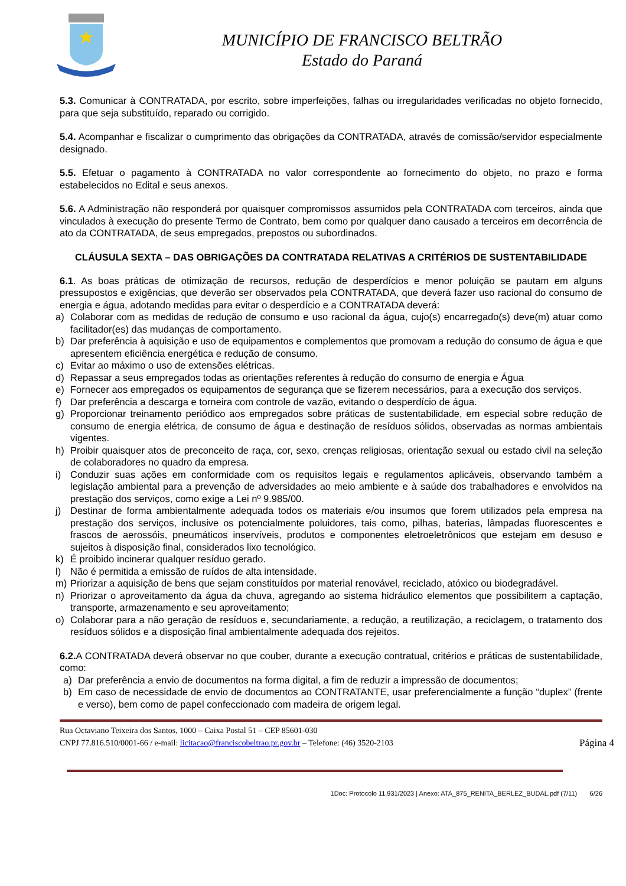MUNICÍPIO DE FRANCISCO BELTRÃO
Estado do Paraná
5.3. Comunicar à CONTRATADA, por escrito, sobre imperfeições, falhas ou irregularidades verificadas no objeto fornecido, para que seja substituído, reparado ou corrigido.
5.4. Acompanhar e fiscalizar o cumprimento das obrigações da CONTRATADA, através de comissão/servidor especialmente designado.
5.5. Efetuar o pagamento à CONTRATADA no valor correspondente ao fornecimento do objeto, no prazo e forma estabelecidos no Edital e seus anexos.
5.6. A Administração não responderá por quaisquer compromissos assumidos pela CONTRATADA com terceiros, ainda que vinculados à execução do presente Termo de Contrato, bem como por qualquer dano causado a terceiros em decorrência de ato da CONTRATADA, de seus empregados, prepostos ou subordinados.
CLÁUSULA SEXTA – DAS OBRIGAÇÕES DA CONTRATADA RELATIVAS A CRITÉRIOS DE SUSTENTABILIDADE
6.1. As boas práticas de otimização de recursos, redução de desperdícios e menor poluição se pautam em alguns pressupostos e exigências, que deverão ser observados pela CONTRATADA, que deverá fazer uso racional do consumo de energia e água, adotando medidas para evitar o desperdício e a CONTRATADA deverá:
a) Colaborar com as medidas de redução de consumo e uso racional da água, cujo(s) encarregado(s) deve(m) atuar como facilitador(es) das mudanças de comportamento.
b) Dar preferência à aquisição e uso de equipamentos e complementos que promovam a redução do consumo de água e que apresentem eficiência energética e redução de consumo.
c) Evitar ao máximo o uso de extensões elétricas.
d) Repassar a seus empregados todas as orientações referentes à redução do consumo de energia e Água
e) Fornecer aos empregados os equipamentos de segurança que se fizerem necessários, para a execução dos serviços.
f) Dar preferência a descarga e torneira com controle de vazão, evitando o desperdício de água.
g) Proporcionar treinamento periódico aos empregados sobre práticas de sustentabilidade, em especial sobre redução de consumo de energia elétrica, de consumo de água e destinação de resíduos sólidos, observadas as normas ambientais vigentes.
h) Proibir quaisquer atos de preconceito de raça, cor, sexo, crenças religiosas, orientação sexual ou estado civil na seleção de colaboradores no quadro da empresa.
i) Conduzir suas ações em conformidade com os requisitos legais e regulamentos aplicáveis, observando também a legislação ambiental para a prevenção de adversidades ao meio ambiente e à saúde dos trabalhadores e envolvidos na prestação dos serviços, como exige a Lei nº 9.985/00.
j) Destinar de forma ambientalmente adequada todos os materiais e/ou insumos que forem utilizados pela empresa na prestação dos serviços, inclusive os potencialmente poluidores, tais como, pilhas, baterias, lâmpadas fluorescentes e frascos de aerossóis, pneumáticos inservíveis, produtos e componentes eletroeletrônicos que estejam em desuso e sujeitos à disposição final, considerados lixo tecnológico.
k) É proibido incinerar qualquer resíduo gerado.
l) Não é permitida a emissão de ruídos de alta intensidade.
m) Priorizar a aquisição de bens que sejam constituídos por material renovável, reciclado, atóxico ou biodegradável.
n) Priorizar o aproveitamento da água da chuva, agregando ao sistema hidráulico elementos que possibilitem a captação, transporte, armazenamento e seu aproveitamento;
o) Colaborar para a não geração de resíduos e, secundariamente, a redução, a reutilização, a reciclagem, o tratamento dos resíduos sólidos e a disposição final ambientalmente adequada dos rejeitos.
6.2. A CONTRATADA deverá observar no que couber, durante a execução contratual, critérios e práticas de sustentabilidade, como:
a) Dar preferência a envio de documentos na forma digital, a fim de reduzir a impressão de documentos;
b) Em caso de necessidade de envio de documentos ao CONTRATANTE, usar preferencialmente a função “duplex” (frente e verso), bem como de papel confeccionado com madeira de origem legal.
Rua Octaviano Teixeira dos Santos, 1000 – Caixa Postal 51 – CEP 85601-030
CNPJ 77.816.510/0001-66 / e-mail: licitacao@franciscobeltrao.pr.gov.br – Telefone: (46) 3520-2103 Página 4
1Doc: Protocolo 11.931/2023 | Anexo: ATA_875_RENITA_BERLEZ_BUDAL.pdf (7/11) 6/26